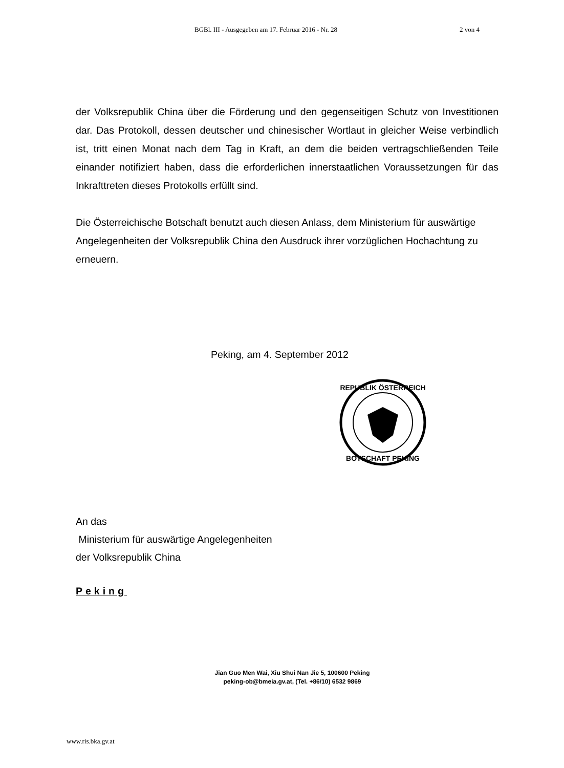BGBl. III - Ausgegeben am 17. Februar 2016 - Nr. 28 2 von 4
der Volksrepublik China über die Förderung und den gegenseitigen Schutz von Investitionen dar. Das Protokoll, dessen deutscher und chinesischer Wortlaut in gleicher Weise verbindlich ist, tritt einen Monat nach dem Tag in Kraft, an dem die beiden vertragschließenden Teile einander notifiziert haben, dass die erforderlichen innerstaatlichen Voraussetzungen für das Inkrafttreten dieses Protokolls erfüllt sind.
Die Österreichische Botschaft benutzt auch diesen Anlass, dem Ministerium für auswärtige Angelegenheiten der Volksrepublik China den Ausdruck ihrer vorzüglichen Hochachtung zu erneuern.
Peking, am 4. September 2012
REPUBLIK ÖSTERREICH
BOTSCHAFT PEKING
An das
Ministerium für auswärtige Angelegenheiten
der Volksrepublik China
Peking
Jian Guo Men Wai, Xiu Shui Nan Jie 5, 100600 Peking
peking-ob@bmeia.gv.at, (Tel. +86/10) 6532 9869
www.ris.bka.gv.at